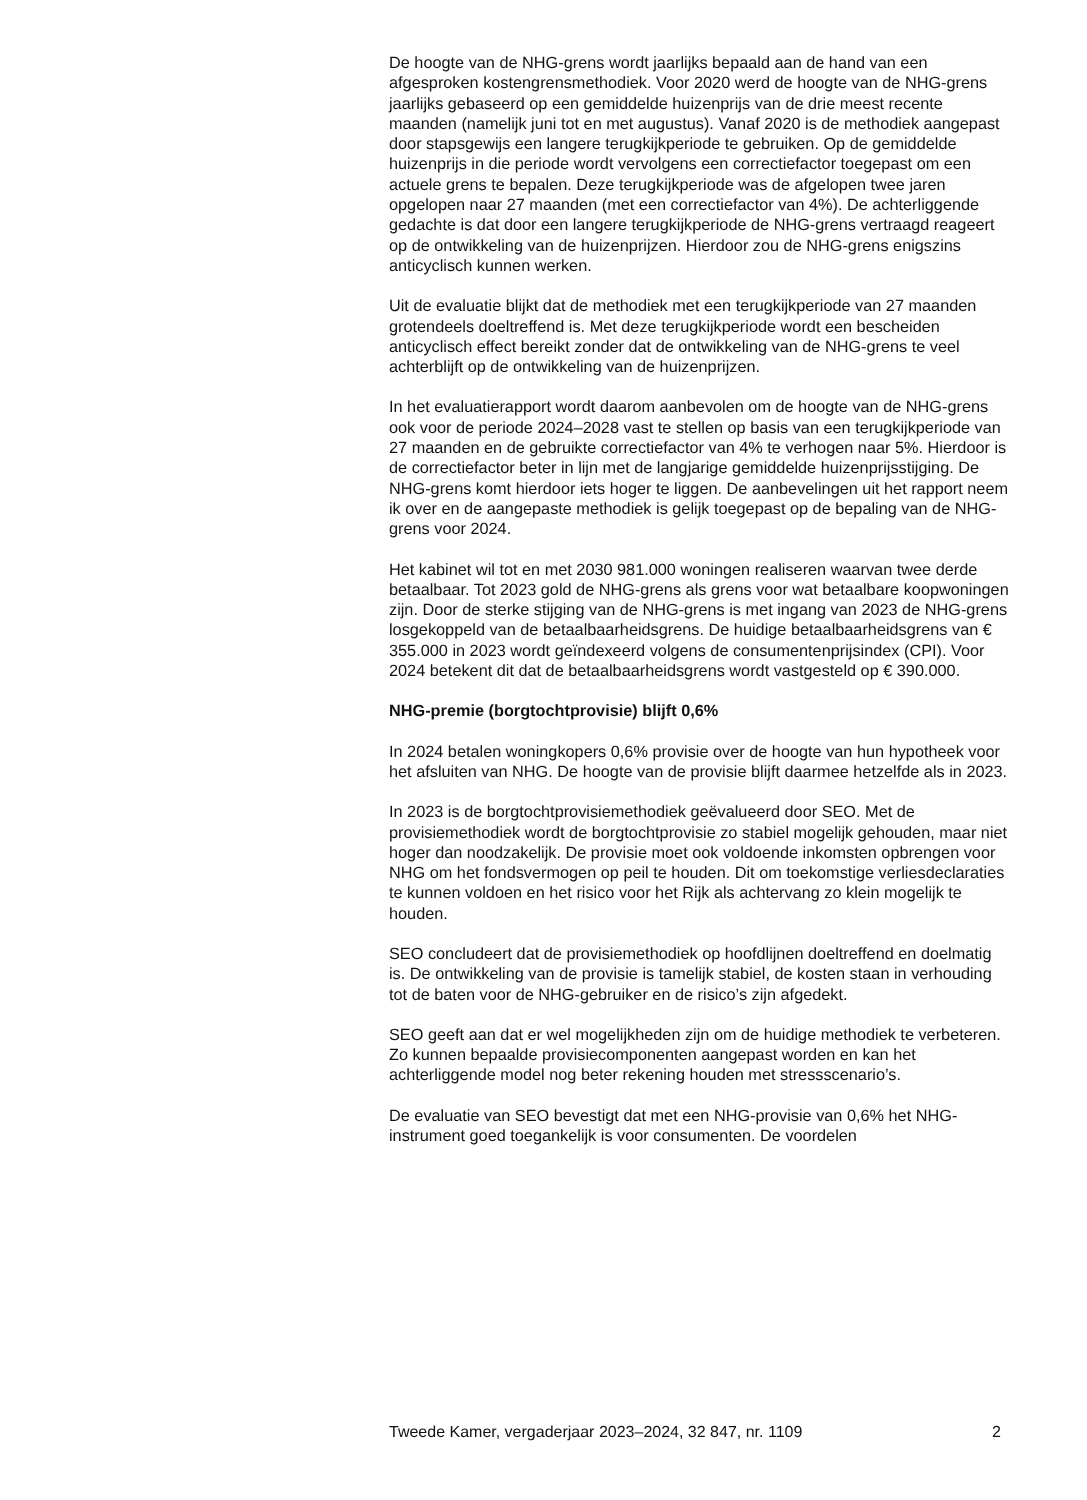De hoogte van de NHG-grens wordt jaarlijks bepaald aan de hand van een afgesproken kostengrensmethodiek. Voor 2020 werd de hoogte van de NHG-grens jaarlijks gebaseerd op een gemiddelde huizenprijs van de drie meest recente maanden (namelijk juni tot en met augustus). Vanaf 2020 is de methodiek aangepast door stapsgewijs een langere terugkijkperiode te gebruiken. Op de gemiddelde huizenprijs in die periode wordt vervolgens een correctiefactor toegepast om een actuele grens te bepalen. Deze terugkijkperiode was de afgelopen twee jaren opgelopen naar 27 maanden (met een correctiefactor van 4%). De achterliggende gedachte is dat door een langere terugkijkperiode de NHG-grens vertraagd reageert op de ontwikkeling van de huizenprijzen. Hierdoor zou de NHG-grens enigszins anticyclisch kunnen werken.
Uit de evaluatie blijkt dat de methodiek met een terugkijkperiode van 27 maanden grotendeels doeltreffend is. Met deze terugkijkperiode wordt een bescheiden anticyclisch effect bereikt zonder dat de ontwikkeling van de NHG-grens te veel achterblijft op de ontwikkeling van de huizenprijzen.
In het evaluatierapport wordt daarom aanbevolen om de hoogte van de NHG-grens ook voor de periode 2024–2028 vast te stellen op basis van een terugkijkperiode van 27 maanden en de gebruikte correctiefactor van 4% te verhogen naar 5%. Hierdoor is de correctiefactor beter in lijn met de langjarige gemiddelde huizenprijsstijging. De NHG-grens komt hierdoor iets hoger te liggen. De aanbevelingen uit het rapport neem ik over en de aangepaste methodiek is gelijk toegepast op de bepaling van de NHG-grens voor 2024.
Het kabinet wil tot en met 2030 981.000 woningen realiseren waarvan twee derde betaalbaar. Tot 2023 gold de NHG-grens als grens voor wat betaalbare koopwoningen zijn. Door de sterke stijging van de NHG-grens is met ingang van 2023 de NHG-grens losgekoppeld van de betaalbaar­heidsgrens. De huidige betaalbaarheidsgrens van € 355.000 in 2023 wordt geïndexeerd volgens de consumentenprijsindex (CPI). Voor 2024 betekent dit dat de betaalbaarheidsgrens wordt vastgesteld op € 390.000.
NHG-premie (borgtochtprovisie) blijft 0,6%
In 2024 betalen woningkopers 0,6% provisie over de hoogte van hun hypotheek voor het afsluiten van NHG. De hoogte van de provisie blijft daarmee hetzelfde als in 2023.
In 2023 is de borgtochtprovisiemethodiek geëvalueerd door SEO. Met de provisiemethodiek wordt de borgtochtprovisie zo stabiel mogelijk gehouden, maar niet hoger dan noodzakelijk. De provisie moet ook voldoende inkomsten opbrengen voor NHG om het fondsvermogen op peil te houden. Dit om toekomstige verliesdeclaraties te kunnen voldoen en het risico voor het Rijk als achtervang zo klein mogelijk te houden.
SEO concludeert dat de provisiemethodiek op hoofdlijnen doeltreffend en doelmatig is. De ontwikkeling van de provisie is tamelijk stabiel, de kosten staan in verhouding tot de baten voor de NHG-gebruiker en de risico’s zijn afgedekt.
SEO geeft aan dat er wel mogelijkheden zijn om de huidige methodiek te verbeteren. Zo kunnen bepaalde provisiecomponenten aangepast worden en kan het achterliggende model nog beter rekening houden met stressscenario’s.
De evaluatie van SEO bevestigt dat met een NHG-provisie van 0,6% het NHG-instrument goed toegankelijk is voor consumenten. De voordelen
Tweede Kamer, vergaderjaar 2023–2024, 32 847, nr. 1109 2